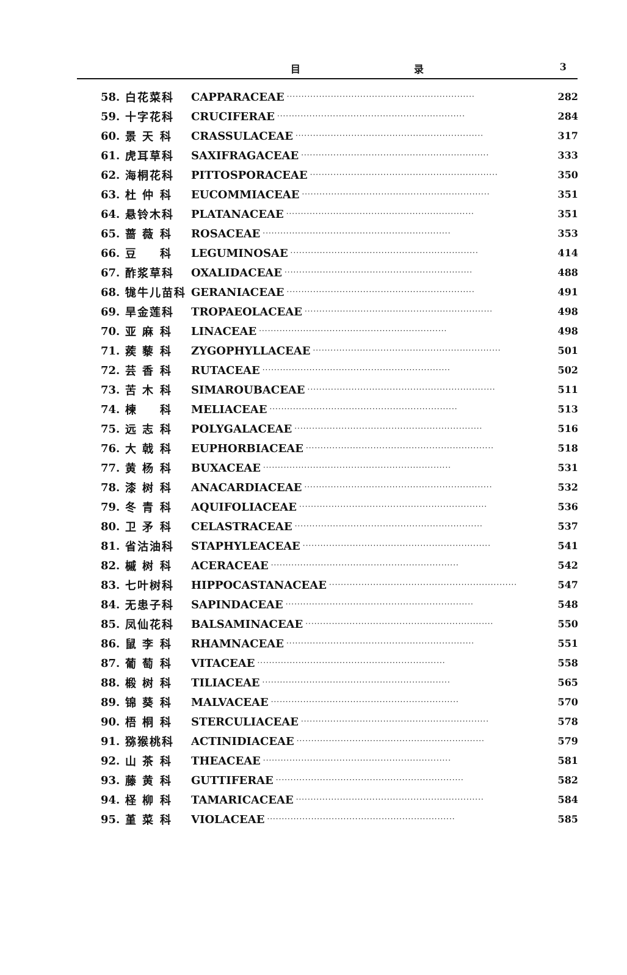目 录 3
58. 白花菜科 CAPPARACEAE ································································ 282
59. 十字花科 CRUCIFERAE ································································ 284
60. 景 天 科 CRASSULACEAE ································································ 317
61. 虎耳草科 SAXIFRAGACEAE ································································ 333
62. 海桐花科 PITTOSPORACEAE ································································ 350
63. 杜 仲 科 EUCOMMIACEAE ································································ 351
64. 悬铃木科 PLATANACEAE ································································ 351
65. 蔷 薇 科 ROSACEAE ································································ 353
66. 豆 　 科 LEGUMINOSAE ································································ 414
67. 酢浆草科 OXALIDACEAE ································································ 488
68. 牻牛儿苗科 GERANIACEAE ································································ 491
69. 旱金莲科 TROPAEOLACEAE ································································ 498
70. 亚 麻 科 LINACEAE ································································ 498
71. 蒺 藜 科 ZYGOPHYLLACEAE ································································ 501
72. 芸 香 科 RUTACEAE ································································ 502
73. 苦 木 科 SIMAROUBACEAE ································································ 511
74. 楝 　 科 MELIACEAE ································································ 513
75. 远 志 科 POLYGALACEAE ································································ 516
76. 大 戟 科 EUPHORBIACEAE ································································ 518
77. 黄 杨 科 BUXACEAE ································································ 531
78. 漆 树 科 ANACARDIACEAE ································································ 532
79. 冬 青 科 AQUIFOLIACEAE ································································ 536
80. 卫 矛 科 CELASTRACEAE ································································ 537
81. 省沽油科 STAPHYLEACEAE ································································ 541
82. 槭 树 科 ACERACEAE ································································ 542
83. 七叶树科 HIPPOCASTANACEAE ································································ 547
84. 无患子科 SAPINDACEAE ································································ 548
85. 凤仙花科 BALSAMINACEAE ································································ 550
86. 鼠 李 科 RHAMNACEAE ································································ 551
87. 葡 萄 科 VITACEAE ································································ 558
88. 椴 树 科 TILIACEAE ································································ 565
89. 锦 葵 科 MALVACEAE ································································ 570
90. 梧 桐 科 STERCULIACEAE ································································ 578
91. 猕猴桃科 ACTINIDIACEAE ································································ 579
92. 山 茶 科 THEACEAE ································································ 581
93. 藤 黄 科 GUTTIFERAE ································································ 582
94. 柽 柳 科 TAMARICACEAE ································································ 584
95. 堇 菜 科 VIOLACEAE ································································ 585